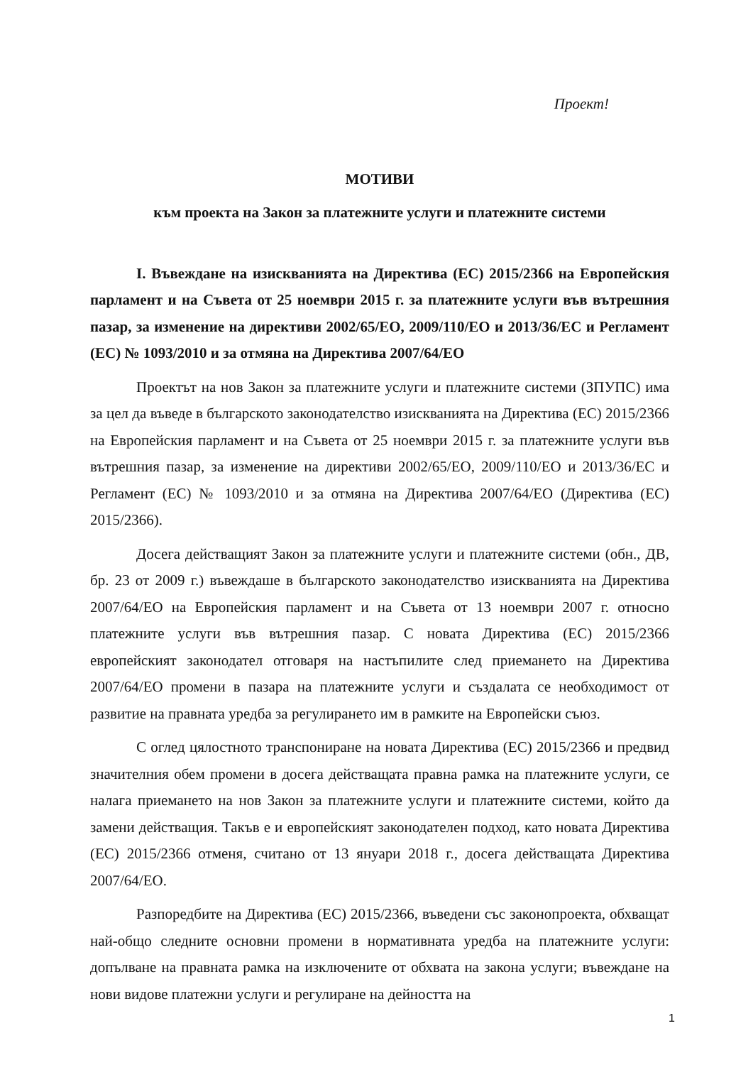Проект!
МОТИВИ
към проекта на Закон за платежните услуги и платежните системи
I. Въвеждане на изискванията на Директива (ЕС) 2015/2366 на Европейския парламент и на Съвета от 25 ноември 2015 г. за платежните услуги във вътрешния пазар, за изменение на директиви 2002/65/ЕО, 2009/110/ЕО и 2013/36/ЕС и Регламент (ЕС) № 1093/2010 и за отмяна на Директива 2007/64/ЕО
Проектът на нов Закон за платежните услуги и платежните системи (ЗПУПС) има за цел да въведе в българското законодателство изискванията на Директива (ЕС) 2015/2366 на Европейския парламент и на Съвета от 25 ноември 2015 г. за платежните услуги във вътрешния пазар, за изменение на директиви 2002/65/ЕО, 2009/110/ЕО и 2013/36/ЕС и Регламент (ЕС) № 1093/2010 и за отмяна на Директива 2007/64/ЕО (Директива (ЕС) 2015/2366).
Досега действащият Закон за платежните услуги и платежните системи (обн., ДВ, бр. 23 от 2009 г.) въвеждаше в българското законодателство изискванията на Директива 2007/64/ЕО на Европейския парламент и на Съвета от 13 ноември 2007 г. относно платежните услуги във вътрешния пазар. С новата Директива (ЕС) 2015/2366 европейският законодател отговаря на настъпилите след приемането на Директива 2007/64/ЕО промени в пазара на платежните услуги и създалата се необходимост от развитие на правната уредба за регулирането им в рамките на Европейски съюз.
С оглед цялостното транспониране на новата Директива (ЕС) 2015/2366 и предвид значителния обем промени в досега действащата правна рамка на платежните услуги, се налага приемането на нов Закон за платежните услуги и платежните системи, който да замени действащия. Такъв е и европейският законодателен подход, като новата Директива (ЕС) 2015/2366 отменя, считано от 13 януари 2018 г., досега действащата Директива 2007/64/ЕО.
Разпоредбите на Директива (ЕС) 2015/2366, въведени със законопроекта, обхващат най-общо следните основни промени в нормативната уредба на платежните услуги: допълване на правната рамка на изключените от обхвата на закона услуги; въвеждане на нови видове платежни услуги и регулиране на дейността на
1